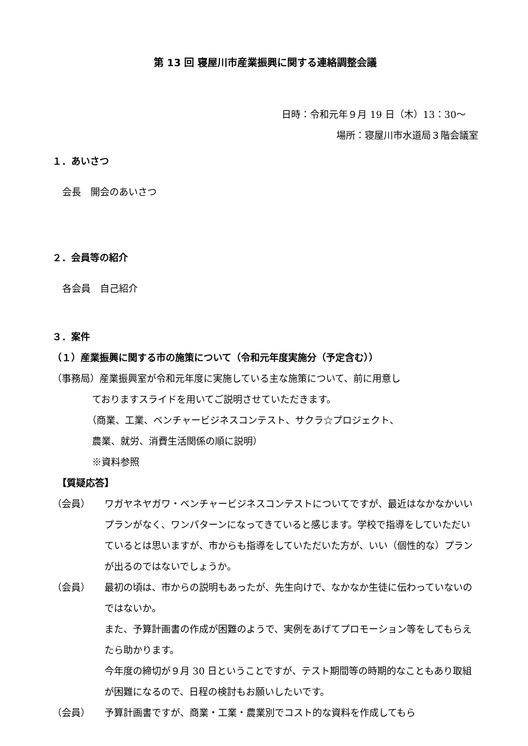第 13 回 寝屋川市産業振興に関する連絡調整会議
日時：令和元年９月 19 日（木）13：30～
場所：寝屋川市水道局３階会議室
１．あいさつ
会長　開会のあいさつ
２．会員等の紹介
各会員　自己紹介
３．案件
（１）産業振興に関する市の施策について（令和元年度実施分（予定含む））
（事務局） 産業振興室が令和元年度に実施している主な施策について、前に用意し
ておりますスライドを用いてご説明させていただきます。
（商業、工業、ベンチャービジネスコンテスト、サクラ☆プロジェクト、
農業、就労、消費生活関係の順に説明）
※資料参照
【質疑応答】
（会員） ワガヤネヤガワ・ベンチャービジネスコンテストについてですが、最近はなかなかいいプランがなく、ワンパターンになってきていると感じます。学校で指導をしていただいているとは思いますが、市からも指導をしていただいた方が、いい（個性的な）プランが出るのではないでしょうか。
（会員） 最初の頃は、市からの説明もあったが、先生向けで、なかなか生徒に伝わっていないのではないか。
また、予算計画書の作成が困難のようで、実例をあげてプロモーション等をしてもらえたら助かります。
今年度の締切が９月 30 日ということですが、テスト期間等の時期的なこともあり取組が困難になるので、日程の検討もお願いしたいです。
（会員） 予算計画書ですが、商業・工業・農業別でコスト的な資料を作成してもら